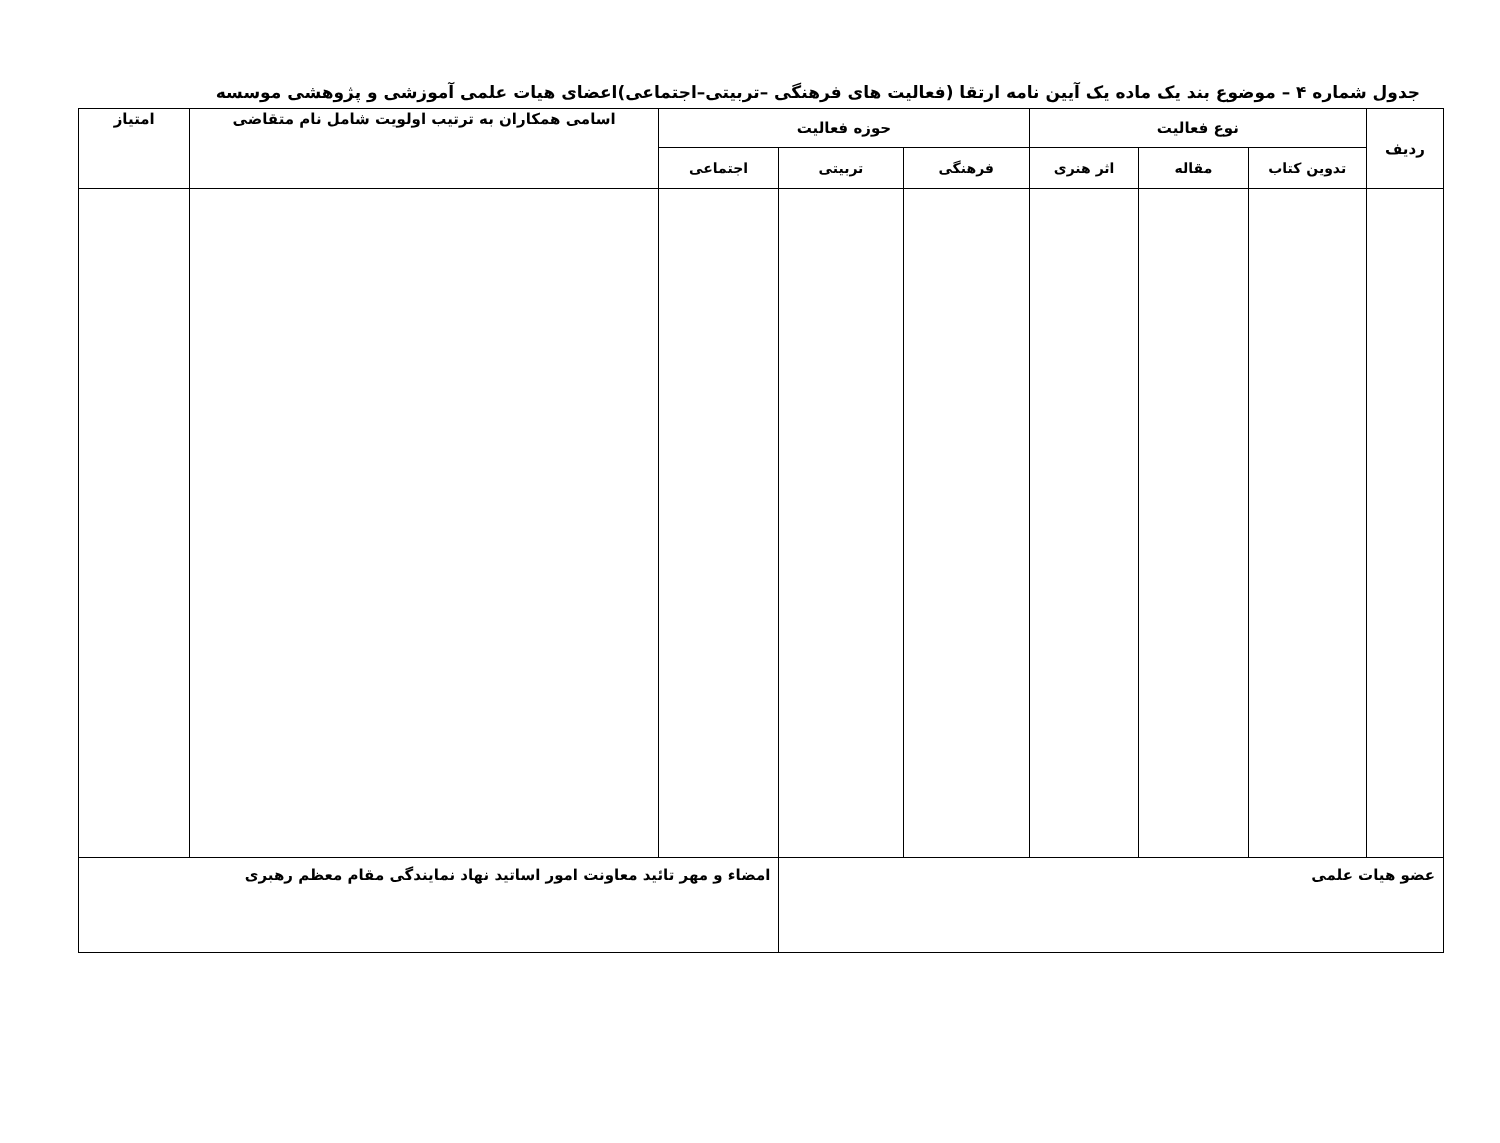جدول شماره ۴ – موضوع بند یک ماده یک آیین نامه ارتقا (فعالیت های فرهنگی –تربیتی–اجتماعی)اعضای هیات علمی آموزشی و پژوهشی موسسه
| ردیف | نوع فعالیت | | | حوزه فعالیت | | | اسامی همکاران به ترتیب اولویت شامل نام متقاضی | امتیاز |
| --- | --- | --- | --- | --- | --- | --- | --- | --- |
| | تدوین کتاب | مقاله | اثر هنری | فرهنگی | تربیتی | اجتماعی | | |
| عضو هیات علمی | | | | | | امضاء و مهر تائید معاونت امور اساتید نهاد نمایندگی مقام معظم رهبری | | |